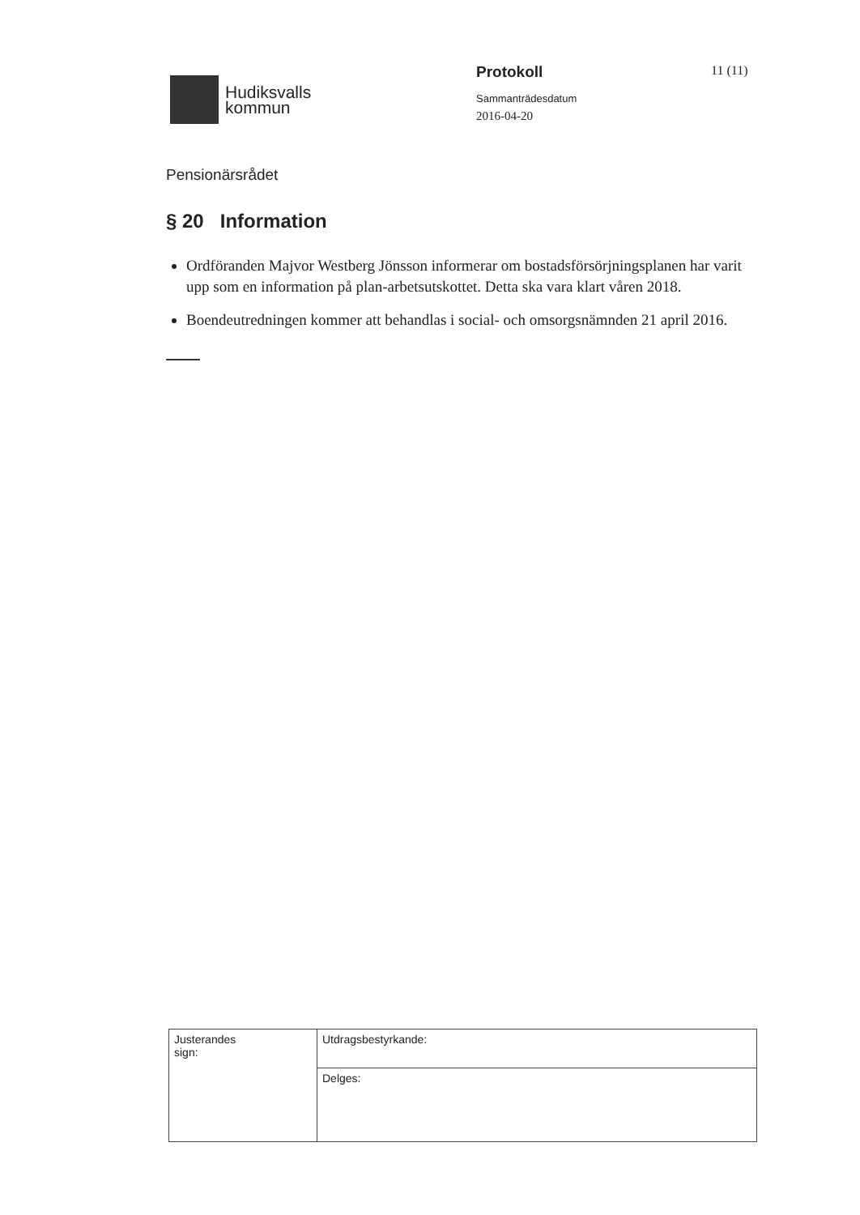Hudiksvalls
kommun
Protokoll
Sammanträdesdatum
2016-04-20
11 (11)
Pensionärsrådet
§ 20 Information
Ordföranden Majvor Westberg Jönsson informerar om bostadsförsörjningsplanen har varit upp som en information på plan-arbetsutskottet. Detta ska vara klart våren 2018.
Boendeutredningen kommer att behandlas i social- och omsorgsnämnden 21 april 2016.
| Justerandes sign: | Utdragsbestyrkande: |
| | Delges: |